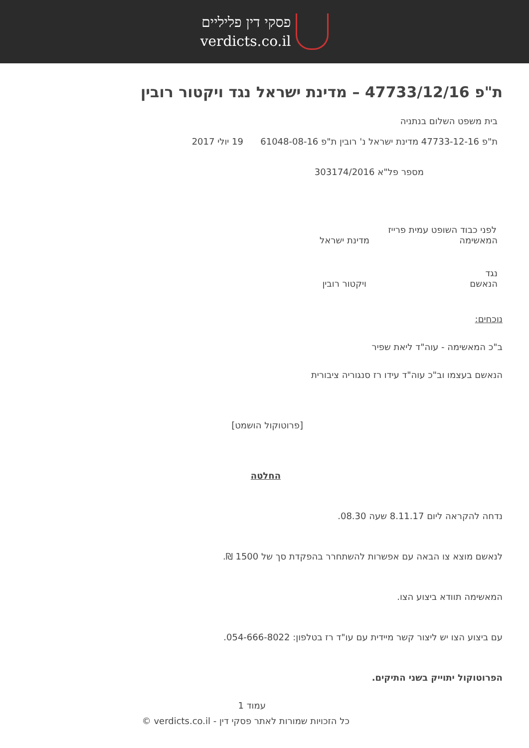פסקי דין פליליים
verdicts.co.il
ת"פ 47733/12/16 – מדינת ישראל נגד ויקטור רובין
בית משפט השלום בנתניה
ת"פ 47733-12-16 מדינת ישראל נ' רובין ת"פ 61048-08-16 19 יולי 2017
מספר פל"א 303174/2016
לפני כבוד השופט עמית פרייז
המאשימה מדינת ישראל
נגד
הנאשם ויקטור רובין
נוכחים:
ב"כ המאשימה - עוה"ד ליאת שפיר
הנאשם בעצמו וב"כ עוה"ד עידו רז סנגוריה ציבורית
[פרוטוקול הושמט]
החלטה
נדחה להקראה ליום 8.11.17 שעה 08.30.
לנאשם מוצא צו הבאה עם אפשרות להשתחרר בהפקדת סך של 1500 ₪.
המאשימה תוודא ביצוע הצו.
עם ביצוע הצו יש ליצור קשר מיידית עם עו"ד רז בטלפון: 054-666-8022.
הפרוטוקול יתוייק בשני התיקים.
עמוד 1
כל הזכויות שמורות לאתר פסקי דין - verdicts.co.il ©